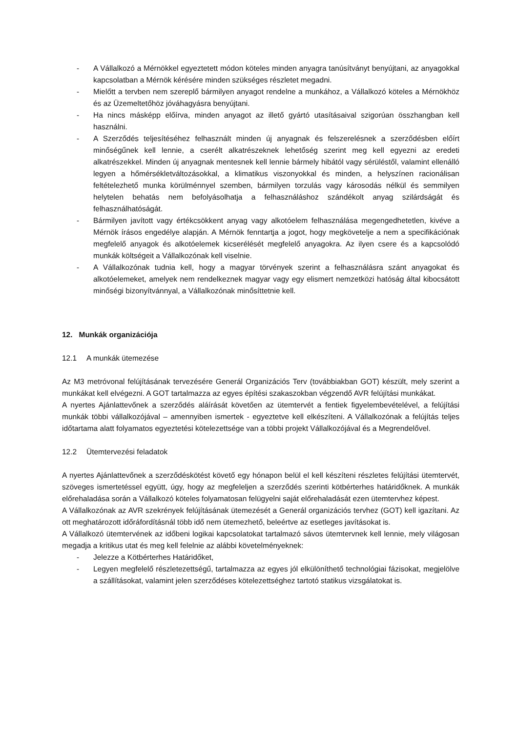- A Vállalkozó a Mérnökkel egyeztetett módon köteles minden anyagra tanúsítványt benyújtani, az anyagokkal kapcsolatban a Mérnök kérésére minden szükséges részletet megadni.
- Mielőtt a tervben nem szereplő bármilyen anyagot rendelne a munkához, a Vállalkozó köteles a Mérnökhöz és az Üzemeltetőhöz jóváhagyásra benyújtani.
- Ha nincs másképp előírva, minden anyagot az illető gyártó utasításaival szigorúan összhangban kell használni.
- A Szerződés teljesítéséhez felhasznált minden új anyagnak és felszerelésnek a szerződésben előírt minőségűnek kell lennie, a cserélt alkatrészeknek lehetőség szerint meg kell egyezni az eredeti alkatrészekkel. Minden új anyagnak mentesnek kell lennie bármely hibától vagy sérüléstől, valamint ellenálló legyen a hőmérsékletváltozásokkal, a klimatikus viszonyokkal és minden, a helyszínen racionálisan feltételezhető munka körülménnyel szemben, bármilyen torzulás vagy károsodás nélkül és semmilyen helytelen behatás nem befolyásolhatja a felhasználáshoz szándékolt anyag szilárdságát és felhasználhatóságát.
- Bármilyen javított vagy értékcsökkent anyag vagy alkotóelem felhasználása megengedhetetlen, kivéve a Mérnök írásos engedélye alapján. A Mérnök fenntartja a jogot, hogy megkövetelje a nem a specifikációnak megfelelő anyagok és alkotóelemek kicserélését megfelelő anyagokra. Az ilyen csere és a kapcsolódó munkák költségeit a Vállalkozónak kell viselnie.
- A Vállalkozónak tudnia kell, hogy a magyar törvények szerint a felhasználásra szánt anyagokat és alkotóelemeket, amelyek nem rendelkeznek magyar vagy egy elismert nemzetközi hatóság által kibocsátott minőségi bizonyítvánnyal, a Vállalkozónak minősíttetnie kell.
12. Munkák organizációja
12.1 A munkák ütemezése
Az M3 metróvonal felújításának tervezésére Generál Organizációs Terv (továbbiakban GOT) készült, mely szerint a munkákat kell elvégezni. A GOT tartalmazza az egyes építési szakaszokban végzendő AVR felújítási munkákat.
A nyertes Ajánlattevőnek a szerződés aláírását követően az ütemtervét a fentiek figyelembevételével, a felújítási munkák többi vállalkozójával – amennyiben ismertek - egyeztetve kell elkészíteni. A Vállalkozónak a felújítás teljes időtartama alatt folyamatos egyeztetési kötelezettsége van a többi projekt Vállalkozójával és a Megrendelővel.
12.2 Ütemtervezési feladatok
A nyertes Ajánlattevőnek a szerződéskötést követő egy hónapon belül el kell készíteni részletes felújítási ütemtervét, szöveges ismertetéssel együtt, úgy, hogy az megfeleljen a szerződés szerinti kötbérterhes határidőknek. A munkák előrehaladása során a Vállalkozó köteles folyamatosan felügyelni saját előrehaladását ezen ütemtervhez képest.
A Vállalkozónak az AVR szekrények felújításának ütemezését a Generál organizációs tervhez (GOT) kell igazítani. Az ott meghatározott időráfordításnál több idő nem ütemezhető, beleértve az esetleges javításokat is.
A Vállalkozó ütemtervének az időbeni logikai kapcsolatokat tartalmazó sávos ütemtervnek kell lennie, mely világosan megadja a kritikus utat és meg kell felelnie az alábbi követelményeknek:
- Jelezze a Kötbérterhes Határidőket,
- Legyen megfelelő részletezettségű, tartalmazza az egyes jól elkülöníthető technológiai fázisokat, megjelölve a szállításokat, valamint jelen szerződéses kötelezettséghez tartotó statikus vizsgálatokat is.